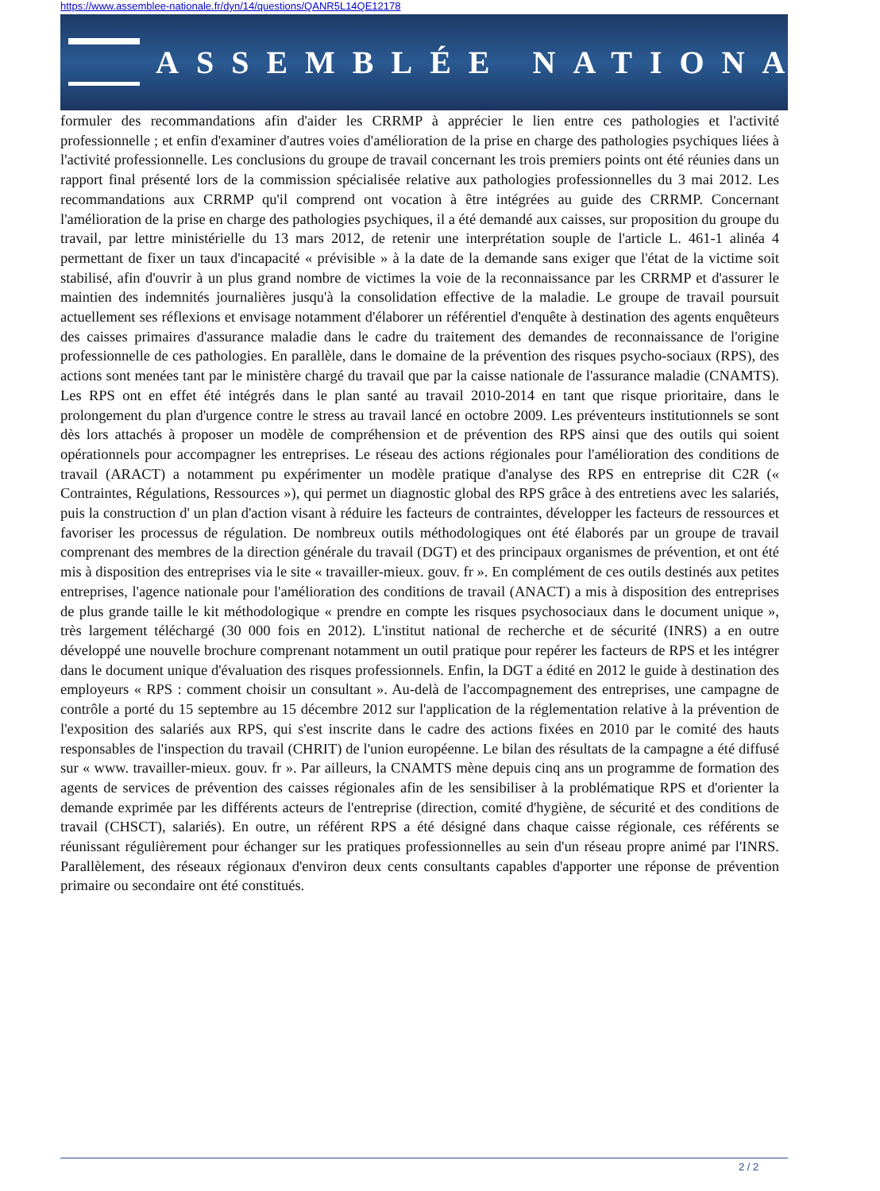https://www.assemblee-nationale.fr/dyn/14/questions/QANR5L14QE12178
ASSEMBLÉE NATIONALE
formuler des recommandations afin d'aider les CRRMP à apprécier le lien entre ces pathologies et l'activité professionnelle ; et enfin d'examiner d'autres voies d'amélioration de la prise en charge des pathologies psychiques liées à l'activité professionnelle. Les conclusions du groupe de travail concernant les trois premiers points ont été réunies dans un rapport final présenté lors de la commission spécialisée relative aux pathologies professionnelles du 3 mai 2012. Les recommandations aux CRRMP qu'il comprend ont vocation à être intégrées au guide des CRRMP. Concernant l'amélioration de la prise en charge des pathologies psychiques, il a été demandé aux caisses, sur proposition du groupe du travail, par lettre ministérielle du 13 mars 2012, de retenir une interprétation souple de l'article L. 461-1 alinéa 4 permettant de fixer un taux d'incapacité « prévisible » à la date de la demande sans exiger que l'état de la victime soit stabilisé, afin d'ouvrir à un plus grand nombre de victimes la voie de la reconnaissance par les CRRMP et d'assurer le maintien des indemnités journalières jusqu'à la consolidation effective de la maladie. Le groupe de travail poursuit actuellement ses réflexions et envisage notamment d'élaborer un référentiel d'enquête à destination des agents enquêteurs des caisses primaires d'assurance maladie dans le cadre du traitement des demandes de reconnaissance de l'origine professionnelle de ces pathologies. En parallèle, dans le domaine de la prévention des risques psycho-sociaux (RPS), des actions sont menées tant par le ministère chargé du travail que par la caisse nationale de l'assurance maladie (CNAMTS). Les RPS ont en effet été intégrés dans le plan santé au travail 2010-2014 en tant que risque prioritaire, dans le prolongement du plan d'urgence contre le stress au travail lancé en octobre 2009. Les préventeurs institutionnels se sont dès lors attachés à proposer un modèle de compréhension et de prévention des RPS ainsi que des outils qui soient opérationnels pour accompagner les entreprises. Le réseau des actions régionales pour l'amélioration des conditions de travail (ARACT) a notamment pu expérimenter un modèle pratique d'analyse des RPS en entreprise dit C2R (« Contraintes, Régulations, Ressources »), qui permet un diagnostic global des RPS grâce à des entretiens avec les salariés, puis la construction d' un plan d'action visant à réduire les facteurs de contraintes, développer les facteurs de ressources et favoriser les processus de régulation. De nombreux outils méthodologiques ont été élaborés par un groupe de travail comprenant des membres de la direction générale du travail (DGT) et des principaux organismes de prévention, et ont été mis à disposition des entreprises via le site « travailler-mieux. gouv. fr ». En complément de ces outils destinés aux petites entreprises, l'agence nationale pour l'amélioration des conditions de travail (ANACT) a mis à disposition des entreprises de plus grande taille le kit méthodologique « prendre en compte les risques psychosociaux dans le document unique », très largement téléchargé (30 000 fois en 2012). L'institut national de recherche et de sécurité (INRS) a en outre développé une nouvelle brochure comprenant notamment un outil pratique pour repérer les facteurs de RPS et les intégrer dans le document unique d'évaluation des risques professionnels. Enfin, la DGT a édité en 2012 le guide à destination des employeurs « RPS : comment choisir un consultant ». Au-delà de l'accompagnement des entreprises, une campagne de contrôle a porté du 15 septembre au 15 décembre 2012 sur l'application de la réglementation relative à la prévention de l'exposition des salariés aux RPS, qui s'est inscrite dans le cadre des actions fixées en 2010 par le comité des hauts responsables de l'inspection du travail (CHRIT) de l'union européenne. Le bilan des résultats de la campagne a été diffusé sur « www. travailler-mieux. gouv. fr ». Par ailleurs, la CNAMTS mène depuis cinq ans un programme de formation des agents de services de prévention des caisses régionales afin de les sensibiliser à la problématique RPS et d'orienter la demande exprimée par les différents acteurs de l'entreprise (direction, comité d'hygiène, de sécurité et des conditions de travail (CHSCT), salariés). En outre, un référent RPS a été désigné dans chaque caisse régionale, ces référents se réunissant régulièrement pour échanger sur les pratiques professionnelles au sein d'un réseau propre animé par l'INRS. Parallèlement, des réseaux régionaux d'environ deux cents consultants capables d'apporter une réponse de prévention primaire ou secondaire ont été constitués.
2 / 2